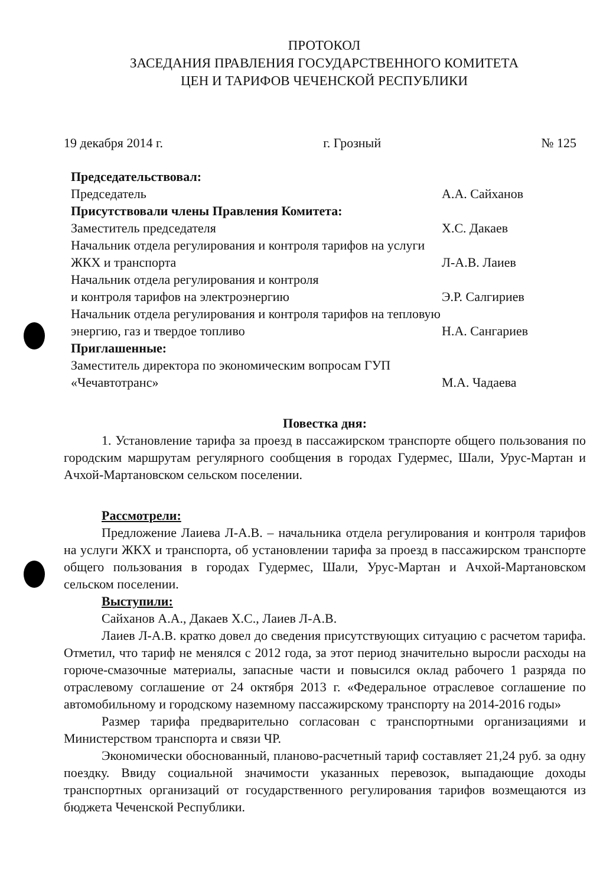ПРОТОКОЛ
ЗАСЕДАНИЯ ПРАВЛЕНИЯ ГОСУДАРСТВЕННОГО КОМИТЕТА
ЦЕН И ТАРИФОВ ЧЕЧЕНСКОЙ РЕСПУБЛИКИ
19 декабря 2014 г. г. Грозный № 125
Председательствовал:
Председатель А.А. Сайханов
Присутствовали члены Правления Комитета:
Заместитель председателя Х.С. Дакаев
Начальник отдела регулирования и контроля тарифов на услуги ЖКХ и транспорта Л-А.В. Лаиев
Начальник отдела регулирования и контроля
и контроля тарифов на электроэнергию Э.Р. Салгириев
Начальник отдела регулирования и контроля тарифов на тепловую энергию, газ и твердое топливо Н.А. Сангариев
Приглашенные:
Заместитель директора по экономическим вопросам ГУП «Чечавтотранс» М.А. Чадаева
Повестка дня:
1. Установление тарифа за проезд в пассажирском транспорте общего пользования по городским маршрутам регулярного сообщения в городах Гудермес, Шали, Урус-Мартан и Ачхой-Мартановском сельском поселении.
Рассмотрели:
Предложение Лаиева Л-А.В. – начальника отдела регулирования и контроля тарифов на услуги ЖКХ и транспорта, об установлении тарифа за проезд в пассажирском транспорте общего пользования в городах Гудермес, Шали, Урус-Мартан и Ачхой-Мартановском сельском поселении.
Выступили:
Сайханов А.А., Дакаев Х.С., Лаиев Л-А.В.
Лаиев Л-А.В. кратко довел до сведения присутствующих ситуацию с расчетом тарифа. Отметил, что тариф не менялся с 2012 года, за этот период значительно выросли расходы на горюче-смазочные материалы, запасные части и повысился оклад рабочего 1 разряда по отраслевому соглашение от 24 октября 2013 г. «Федеральное отраслевое соглашение по автомобильному и городскому наземному пассажирскому транспорту на 2014-2016 годы»
Размер тарифа предварительно согласован с транспортными организациями и Министерством транспорта и связи ЧР.
Экономически обоснованный, планово-расчетный тариф составляет 21,24 руб. за одну поездку. Ввиду социальной значимости указанных перевозок, выпадающие доходы транспортных организаций от государственного регулирования тарифов возмещаются из бюджета Чеченской Республики.